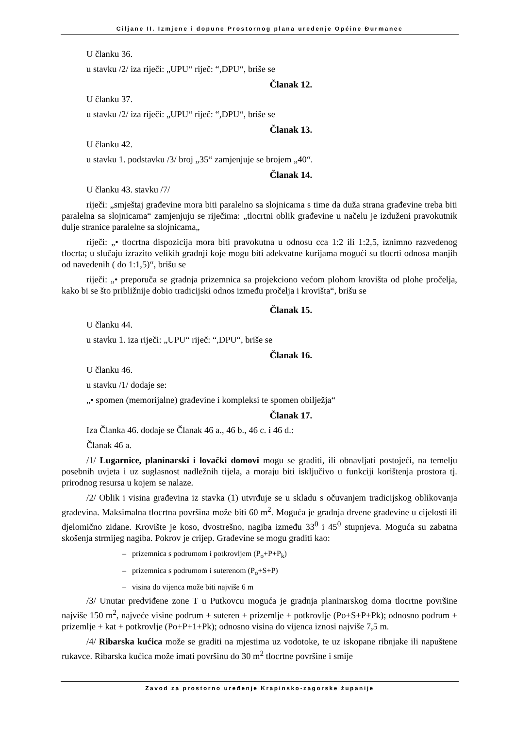Ciljane II. Izmjene i dopune Prostornog plana uređenje Općine Đurmanec
U članku 36.
u stavku /2/ iza riječi: „UPU“ riječ: “,DPU“, briše se
Članak 12.
U članku 37.
u stavku /2/ iza riječi: „UPU“ riječ: “,DPU“, briše se
Članak 13.
U članku 42.
u stavku 1. podstavku /3/ broj „35“ zamjenjuje se brojem „40“.
Članak 14.
U članku 43. stavku /7/
riječi: „smještaj građevine mora biti paralelno sa slojnicama s time da duža strana građevine treba biti paralelna sa slojnicama“ zamjenjuju se riječima: „tlocrtni oblik građevine u načelu je izduženi pravokutnik dulje stranice paralelne sa slojnicama„
riječi: „• tlocrtna dispozicija mora biti pravokutna u odnosu cca 1:2 ili 1:2,5, iznimno razvedenog tlocrta; u slučaju izrazito velikih gradnji koje mogu biti adekvatne kurijama mogući su tlocrti odnosa manjih od navedenih ( do 1:1,5)“, brišu se
riječi: „• preporuča se gradnja prizemnica sa projekciono većom plohom krovišta od plohe pročelja, kako bi se što približnije dobio tradicijski odnos između pročelja i krovišta“, brišu se
Članak 15.
U članku 44.
u stavku 1. iza riječi: „UPU“ riječ: “,DPU“, briše se
Članak 16.
U članku 46.
u stavku /1/ dodaje se:
„• spomen (memorijalne) građevine i kompleksi te spomen obilježja“
Članak 17.
Iza Članka 46. dodaje se Članak 46 a., 46 b., 46 c. i 46 d.:
Članak 46 a.
/1/ Lugarnice, planinarski i lovački domovi mogu se graditi, ili obnavljati postojeći, na temelju posebnih uvjeta i uz suglasnost nadležnih tijela, a moraju biti isključivo u funkciji korištenja prostora tj. prirodnog resursa u kojem se nalaze.
/2/ Oblik i visina građevina iz stavka (1) utvrđuje se u skladu s očuvanjem tradicijskog oblikovanja građevina. Maksimalna tlocrtna površina može biti 60 m<sup>2</sup>. Moguća je gradnja drvene građevine u cijelosti ili djelomično zidane. Krovište je koso, dvostrešno, nagiba između 33<sup>0</sup> i 45<sup>0</sup> stupnjeva. Moguća su zabatna skošenja strmijeg nagiba. Pokrov je crijep. Građevine se mogu graditi kao:
– prizemnica s podrumom i potkrovljem (P<sub>o</sub>+P+P<sub>k</sub>)
– prizemnica s podrumom i suterenom (P<sub>o</sub>+S+P)
– visina do vijenca može biti najviše 6 m
/3/ Unutar predviđene zone T u Putkovcu moguća je gradnja planinarskog doma tlocrtne površine najviše 150 m<sup>2</sup>, najveće visine podrum + suteren + prizemlje + potkrovlje (Po+S+P+Pk); odnosno podrum + prizemlje + kat + potkrovlje (Po+P+1+Pk); odnosno visina do vijenca iznosi najviše 7,5 m.
/4/ Ribarska kućica može se graditi na mjestima uz vodotoke, te uz iskopane ribnjake ili napuštene rukavce. Ribarska kućica može imati površinu do 30 m<sup>2</sup> tlocrtne površine i smije
Zavod za prostorno uređenje Krapinsko-zagorske županije